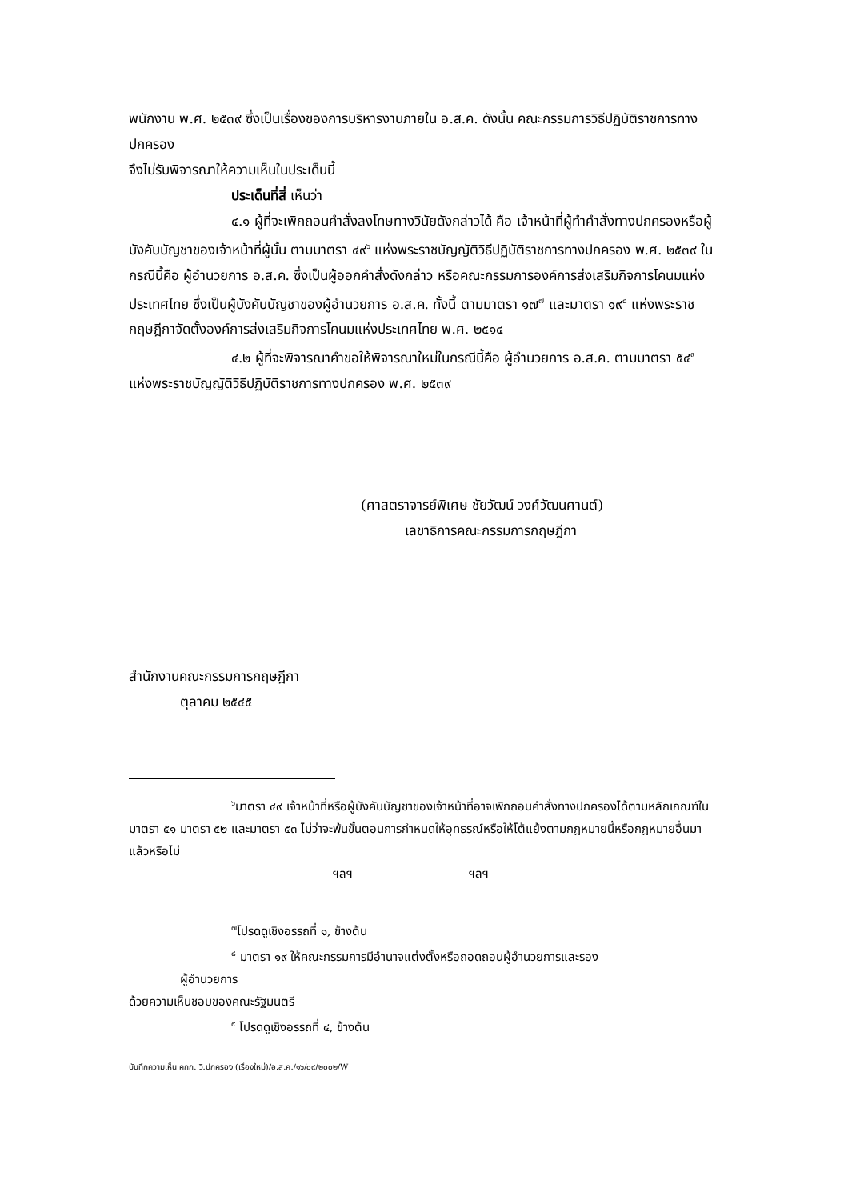พนักงาน พ.ศ. ๒๕๓๙ ซึ่งเป็นเรื่องของการบริหารงานภายใน อ.ส.ค. ดังนั้น คณะกรรมการวิธีปฏิบัติราชการทางปกครอง
จึงไม่รับพิจารณาให้ความเห็นในประเด็นนี้
ประเด็นที่สี่ เห็นว่า
๔.๑ ผู้ที่จะเพิกถอนคำสั่งลงโทษทางวินัยดังกล่าวได้ คือ เจ้าหน้าที่ผู้ทำคำสั่งทางปกครองหรือผู้บังคับบัญชาของเจ้าหน้าที่ผู้นั้น ตามมาตรา ๔๙<sup>๖</sup> แห่งพระราชบัญญัติวิธีปฏิบัติราชการทางปกครอง พ.ศ. ๒๕๓๙ ในกรณีนี้คือ ผู้อำนวยการ อ.ส.ค. ซึ่งเป็นผู้ออกคำสั่งดังกล่าว หรือคณะกรรมการองค์การส่งเสริมกิจการโคนมแห่งประเทศไทย ซึ่งเป็นผู้บังคับบัญชาของผู้อำนวยการ อ.ส.ค. ทั้งนี้ ตามมาตรา ๑๗<sup>๗</sup> และมาตรา ๑๙<sup>๘</sup> แห่งพระราชกฤษฎีกาจัดตั้งองค์การส่งเสริมกิจการโคนมแห่งประเทศไทย พ.ศ. ๒๕๑๔
๔.๒ ผู้ที่จะพิจารณาคำขอให้พิจารณาใหม่ในกรณีนี้คือ ผู้อำนวยการ อ.ส.ค. ตามมาตรา ๕๔<sup>๙</sup> แห่งพระราชบัญญัติวิธีปฏิบัติราชการทางปกครอง พ.ศ. ๒๕๓๙
(ศาสตราจารย์พิเศษ ชัยวัฒน์ วงศ์วัฒนศานต์)
เลขาธิการคณะกรรมการกฤษฎีกา
สำนักงานคณะกรรมการกฤษฎีกา
ตุลาคม ๒๕๔๕
<sup>๖</sup> มาตรา ๔๙ เจ้าหน้าที่หรือผู้บังคับบัญชาของเจ้าหน้าที่อาจเพิกถอนคำสั่งทางปกครองได้ตามหลักเกณฑ์ในมาตรา ๕๑ มาตรา ๕๒ และมาตรา ๕๓ ไม่ว่าจะพ้นขั้นตอนการกำหนดให้อุทธรณ์หรือให้โต้แย้งตามกฎหมายนี้หรือกฎหมายอื่นมาแล้วหรือไม่
ฯลฯ ฯลฯ
<sup>๗</sup> โปรดดูเชิงอรรถที่ ๑, ข้างต้น
<sup>๘</sup> มาตรา ๑๙ ให้คณะกรรมการมีอำนาจแต่งตั้งหรือถอดถอนผู้อำนวยการและรอง
ผู้อำนวยการ
ด้วยความเห็นชอบของคณะรัฐมนตรี
<sup>๙</sup> โปรดดูเชิงอรรถที่ ๔, ข้างต้น
บันทึกความเห็น คกก. วิ.ปกครอง (เรื่องใหม่)/อ.ส.ค./๑๖/๐๙/๒๐๐๒/W